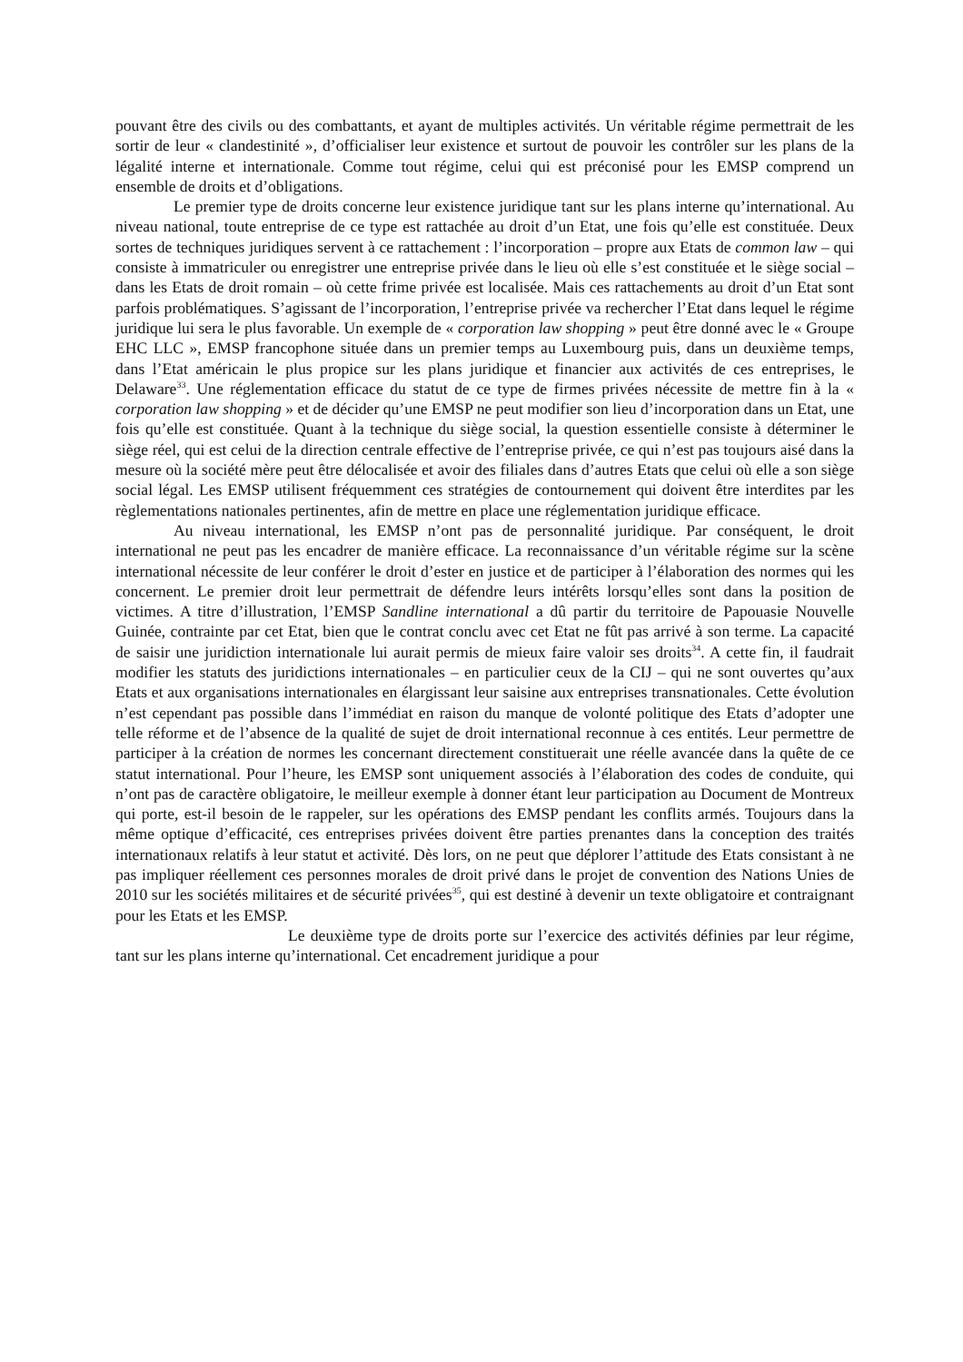pouvant être des civils ou des combattants, et ayant de multiples activités. Un véritable régime permettrait de les sortir de leur « clandestinité », d’officialiser leur existence et surtout de pouvoir les contrôler sur les plans de la légalité interne et internationale. Comme tout régime, celui qui est préconisé pour les EMSP comprend un ensemble de droits et d’obligations.
Le premier type de droits concerne leur existence juridique tant sur les plans interne qu’international. Au niveau national, toute entreprise de ce type est rattachée au droit d’un Etat, une fois qu’elle est constituée. Deux sortes de techniques juridiques servent à ce rattachement : l’incorporation – propre aux Etats de common law – qui consiste à immatriculer ou enregistrer une entreprise privée dans le lieu où elle s’est constituée et le siège social – dans les Etats de droit romain – où cette frime privée est localisée. Mais ces rattachements au droit d’un Etat sont parfois problématiques. S’agissant de l’incorporation, l’entreprise privée va rechercher l’Etat dans lequel le régime juridique lui sera le plus favorable. Un exemple de « corporation law shopping » peut être donné avec le « Groupe EHC LLC », EMSP francophone située dans un premier temps au Luxembourg puis, dans un deuxième temps, dans l’Etat américain le plus propice sur les plans juridique et financier aux activités de ces entreprises, le Delaware<sup>33</sup>. Une réglementation efficace du statut de ce type de firmes privées nécessite de mettre fin à la « corporation law shopping » et de décider qu’une EMSP ne peut modifier son lieu d’incorporation dans un Etat, une fois qu’elle est constituée. Quant à la technique du siège social, la question essentielle consiste à déterminer le siège réel, qui est celui de la direction centrale effective de l’entreprise privée, ce qui n’est pas toujours aisé dans la mesure où la société mère peut être délocalisée et avoir des filiales dans d’autres Etats que celui où elle a son siège social légal. Les EMSP utilisent fréquemment ces stratégies de contournement qui doivent être interdites par les règlementations nationales pertinentes, afin de mettre en place une réglementation juridique efficace.
Au niveau international, les EMSP n’ont pas de personnalité juridique. Par conséquent, le droit international ne peut pas les encadrer de manière efficace. La reconnaissance d’un véritable régime sur la scène international nécessite de leur conférer le droit d’ester en justice et de participer à l’élaboration des normes qui les concernent. Le premier droit leur permettrait de défendre leurs intérêts lorsqu’elles sont dans la position de victimes. A titre d’illustration, l’EMSP Sandline international a dû partir du territoire de Papouasie Nouvelle Guinée, contrainte par cet Etat, bien que le contrat conclu avec cet Etat ne fût pas arrivé à son terme. La capacité de saisir une juridiction internationale lui aurait permis de mieux faire valoir ses droits<sup>34</sup>. A cette fin, il faudrait modifier les statuts des juridictions internationales – en particulier ceux de la CIJ – qui ne sont ouvertes qu’aux Etats et aux organisations internationales en élargissant leur saisine aux entreprises transnationales. Cette évolution n’est cependant pas possible dans l’immédiat en raison du manque de volonté politique des Etats d’adopter une telle réforme et de l’absence de la qualité de sujet de droit international reconnue à ces entités. Leur permettre de participer à la création de normes les concernant directement constituerait une réelle avancée dans la quête de ce statut international. Pour l’heure, les EMSP sont uniquement associés à l’élaboration des codes de conduite, qui n’ont pas de caractère obligatoire, le meilleur exemple à donner étant leur participation au Document de Montreux qui porte, est-il besoin de le rappeler, sur les opérations des EMSP pendant les conflits armés. Toujours dans la même optique d’efficacité, ces entreprises privées doivent être parties prenantes dans la conception des traités internationaux relatifs à leur statut et activité. Dès lors, on ne peut que déplorer l’attitude des Etats consistant à ne pas impliquer réellement ces personnes morales de droit privé dans le projet de convention des Nations Unies de 2010 sur les sociétés militaires et de sécurité privées<sup>35</sup>, qui est destiné à devenir un texte obligatoire et contraignant pour les Etats et les EMSP.
Le deuxième type de droits porte sur l’exercice des activités définies par leur régime, tant sur les plans interne qu’international. Cet encadrement juridique a pour